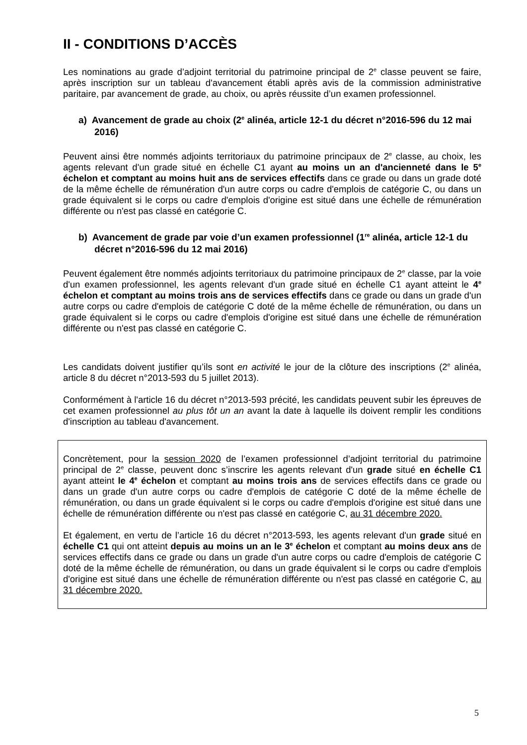II - CONDITIONS D’ACCÈS
Les nominations au grade d’adjoint territorial du patrimoine principal de 2<sup>e</sup> classe peuvent se faire, après inscription sur un tableau d'avancement établi après avis de la commission administrative paritaire, par avancement de grade, au choix, ou après réussite d’un examen professionnel.
a) Avancement de grade au choix (2<sup>e</sup> alinéa, article 12-1 du décret n°2016-596 du 12 mai 2016)
Peuvent ainsi être nommés adjoints territoriaux du patrimoine principaux de 2<sup>e</sup> classe, au choix, les agents relevant d'un grade situé en échelle C1 ayant au moins un an d'ancienneté dans le 5<sup>e</sup> échelon et comptant au moins huit ans de services effectifs dans ce grade ou dans un grade doté de la même échelle de rémunération d'un autre corps ou cadre d'emplois de catégorie C, ou dans un grade équivalent si le corps ou cadre d'emplois d'origine est situé dans une échelle de rémunération différente ou n'est pas classé en catégorie C.
b) Avancement de grade par voie d’un examen professionnel (1<sup>re</sup> alinéa, article 12-1 du décret n°2016-596 du 12 mai 2016)
Peuvent également être nommés adjoints territoriaux du patrimoine principaux de 2<sup>e</sup> classe, par la voie d'un examen professionnel, les agents relevant d'un grade situé en échelle C1 ayant atteint le 4<sup>e</sup> échelon et comptant au moins trois ans de services effectifs dans ce grade ou dans un grade d'un autre corps ou cadre d'emplois de catégorie C doté de la même échelle de rémunération, ou dans un grade équivalent si le corps ou cadre d'emplois d'origine est situé dans une échelle de rémunération différente ou n'est pas classé en catégorie C.
Les candidats doivent justifier qu’ils sont en activité le jour de la clôture des inscriptions (2<sup>e</sup> alinéa, article 8 du décret n°2013-593 du 5 juillet 2013).
Conformément à l'article 16 du décret n°2013-593 précité, les candidats peuvent subir les épreuves de cet examen professionnel au plus tôt un an avant la date à laquelle ils doivent remplir les conditions d'inscription au tableau d'avancement.
Concrètement, pour la session 2020 de l’examen professionnel d’adjoint territorial du patrimoine principal de 2<sup>e</sup> classe, peuvent donc s’inscrire les agents relevant d'un grade situé en échelle C1 ayant atteint le 4<sup>e</sup> échelon et comptant au moins trois ans de services effectifs dans ce grade ou dans un grade d'un autre corps ou cadre d'emplois de catégorie C doté de la même échelle de rémunération, ou dans un grade équivalent si le corps ou cadre d'emplois d'origine est situé dans une échelle de rémunération différente ou n'est pas classé en catégorie C, au 31 décembre 2020.
Et également, en vertu de l’article 16 du décret n°2013-593, les agents relevant d'un grade situé en échelle C1 qui ont atteint depuis au moins un an le 3<sup>e</sup> échelon et comptant au moins deux ans de services effectifs dans ce grade ou dans un grade d'un autre corps ou cadre d'emplois de catégorie C doté de la même échelle de rémunération, ou dans un grade équivalent si le corps ou cadre d'emplois d'origine est situé dans une échelle de rémunération différente ou n'est pas classé en catégorie C, au 31 décembre 2020.
5